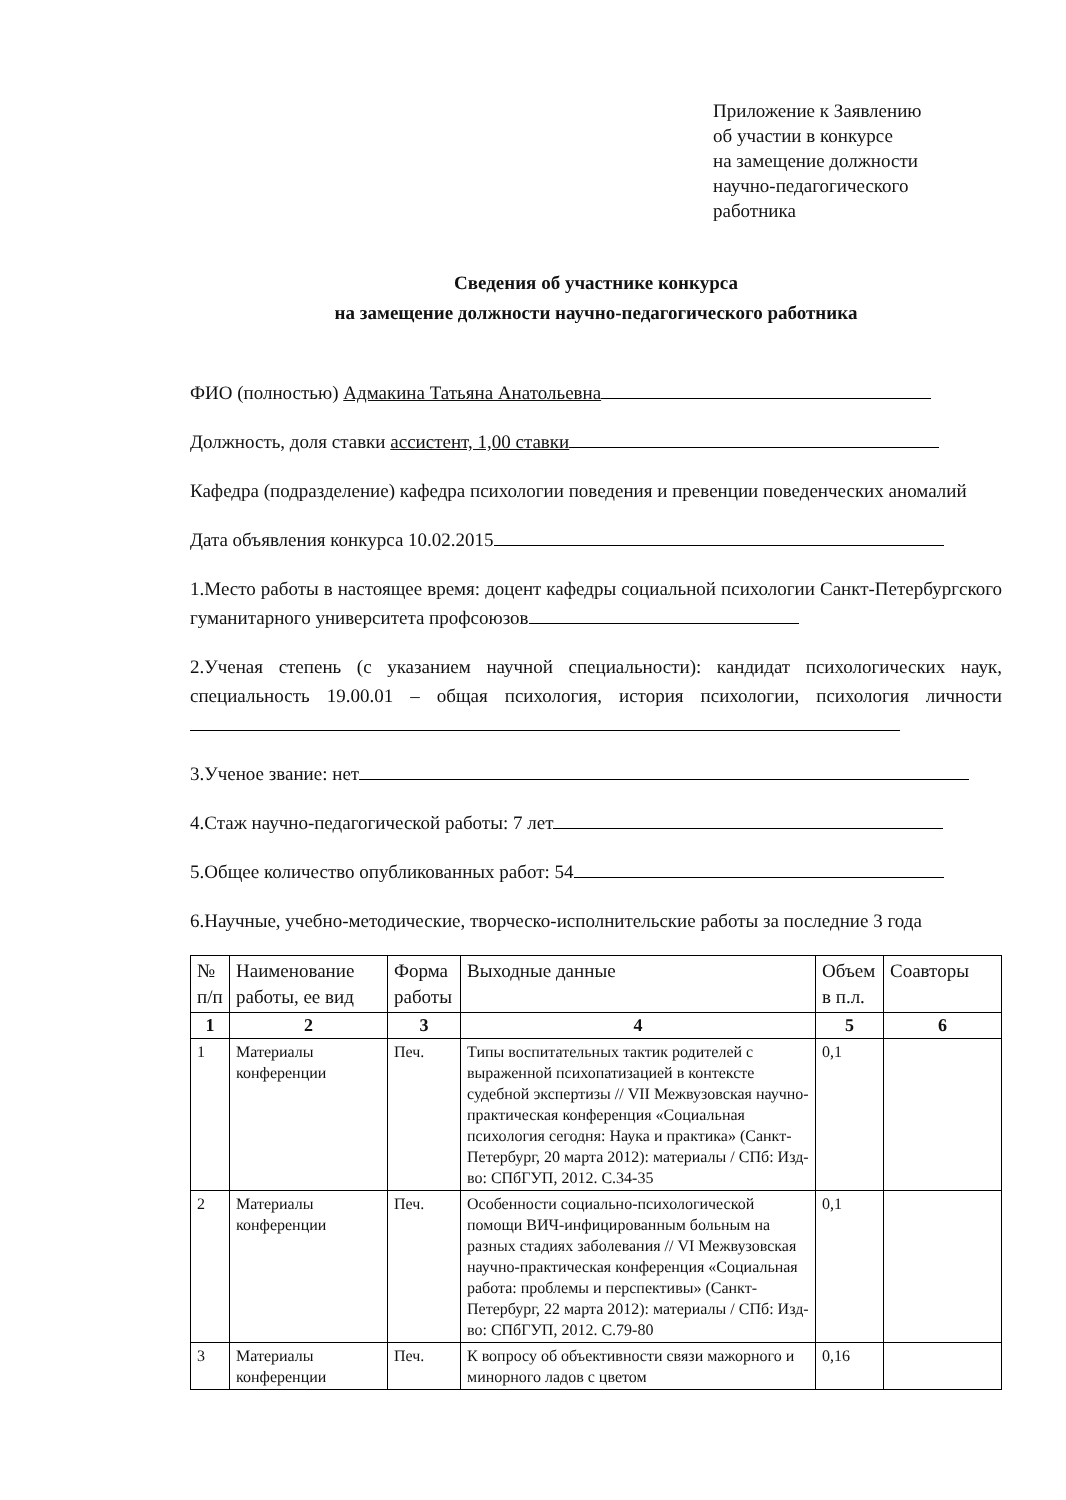Приложение к Заявлению
об участии в конкурсе
на замещение должности
научно-педагогического
работника
Сведения об участнике конкурса
на замещение должности научно-педагогического работника
ФИО (полностью) Адмакина Татьяна Анатольевна
Должность, доля ставки ассистент, 1,00 ставки
Кафедра (подразделение) кафедра психологии поведения и превенции поведенческих аномалий
Дата объявления конкурса 10.02.2015
1.Место работы в настоящее время: доцент кафедры социальной психологии Санкт-Петербургского гуманитарного университета профсоюзов
2.Ученая степень (с указанием научной специальности): кандидат психологических наук, специальность 19.00.01 – общая психология, история психологии, психология личности
3.Ученое звание: нет
4.Стаж научно-педагогической работы: 7 лет
5.Общее количество опубликованных работ: 54
6.Научные, учебно-методические, творческо-исполнительские работы за последние 3 года
| № п/п | Наименование работы, ее вид | Форма работы | Выходные данные | Объем в п.л. | Соавторы |
| --- | --- | --- | --- | --- | --- |
| 1 | 2 | 3 | 4 | 5 | 6 |
| 1 | Материалы конференции | Печ. | Типы воспитательных тактик родителей с выраженной психопатизацией в контексте судебной экспертизы // VII Межвузовская научно-практическая конференция «Социальная психология сегодня: Наука и практика» (Санкт-Петербург, 20 марта 2012): материалы / СПб: Изд-во: СПбГУП, 2012. С.34-35 | 0,1 | |
| 2 | Материалы конференции | Печ. | Особенности социально-психологической помощи ВИЧ-инфицированным больным на разных стадиях заболевания // VI Межвузовская научно-практическая конференция «Социальная работа: проблемы и перспективы» (Санкт-Петербург, 22 марта 2012): материалы / СПб: Изд-во: СПбГУП, 2012. С.79-80 | 0,1 | |
| 3 | Материалы конференции | Печ. | К вопросу об объективности связи мажорного и минорного ладов с цветом | 0,16 | |